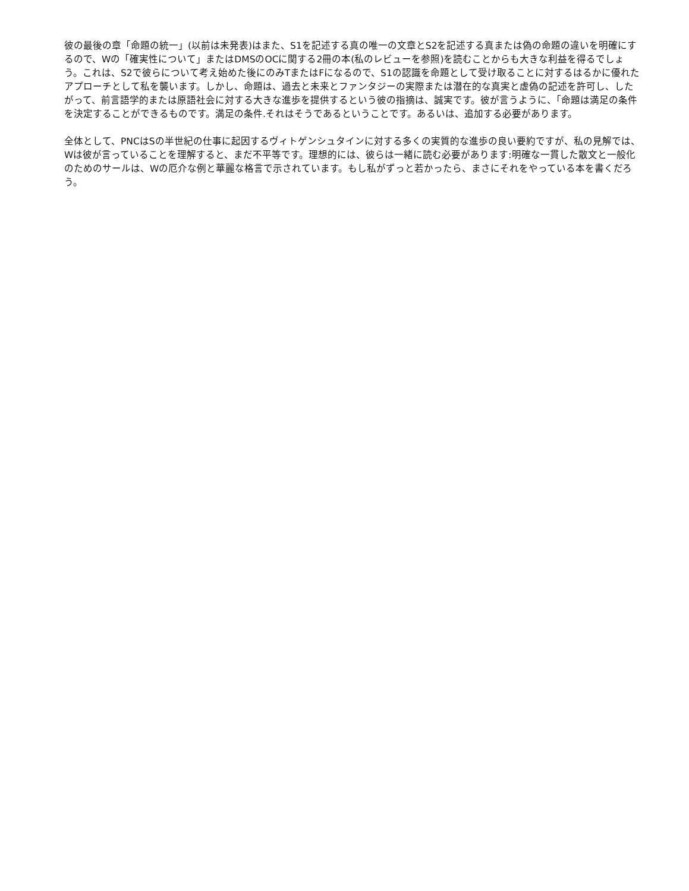彼の最後の章「命題の統一」(以前は未発表)はまた、S1を記述する真の唯一の文章とS2を記述する真または偽の命題の違いを明確にするので、Wの「確実性について」またはDMSのOCに関する2冊の本(私のレビューを参照)を読むことからも大きな利益を得るでしょう。これは、S2で彼らについて考え始めた後にのみTまたはFになるので、S1の認識を命題として受け取ることに対するはるかに優れたアプローチとして私を襲います。しかし、命題は、過去と未来とファンタジーの実際または潜在的な真実と虚偽の記述を許可し、したがって、前言語学的または原語社会に対する大きな進歩を提供するという彼の指摘は、誠実です。彼が言うように、「命題は満足の条件を決定することができるものです。満足の条件.それはそうであるということです。あるいは、追加する必要があります。
全体として、PNCはSの半世紀の仕事に起因するヴィトゲンシュタインに対する多くの実質的な進歩の良い要約ですが、私の見解では、Wは彼が言っていることを理解すると、まだ不平等です。理想的には、彼らは一緒に読む必要があります:明確な一貫した散文と一般化のためのサールは、Wの厄介な例と華麗な格言で示されています。もし私がずっと若かったら、まさにそれをやっている本を書くだろう。